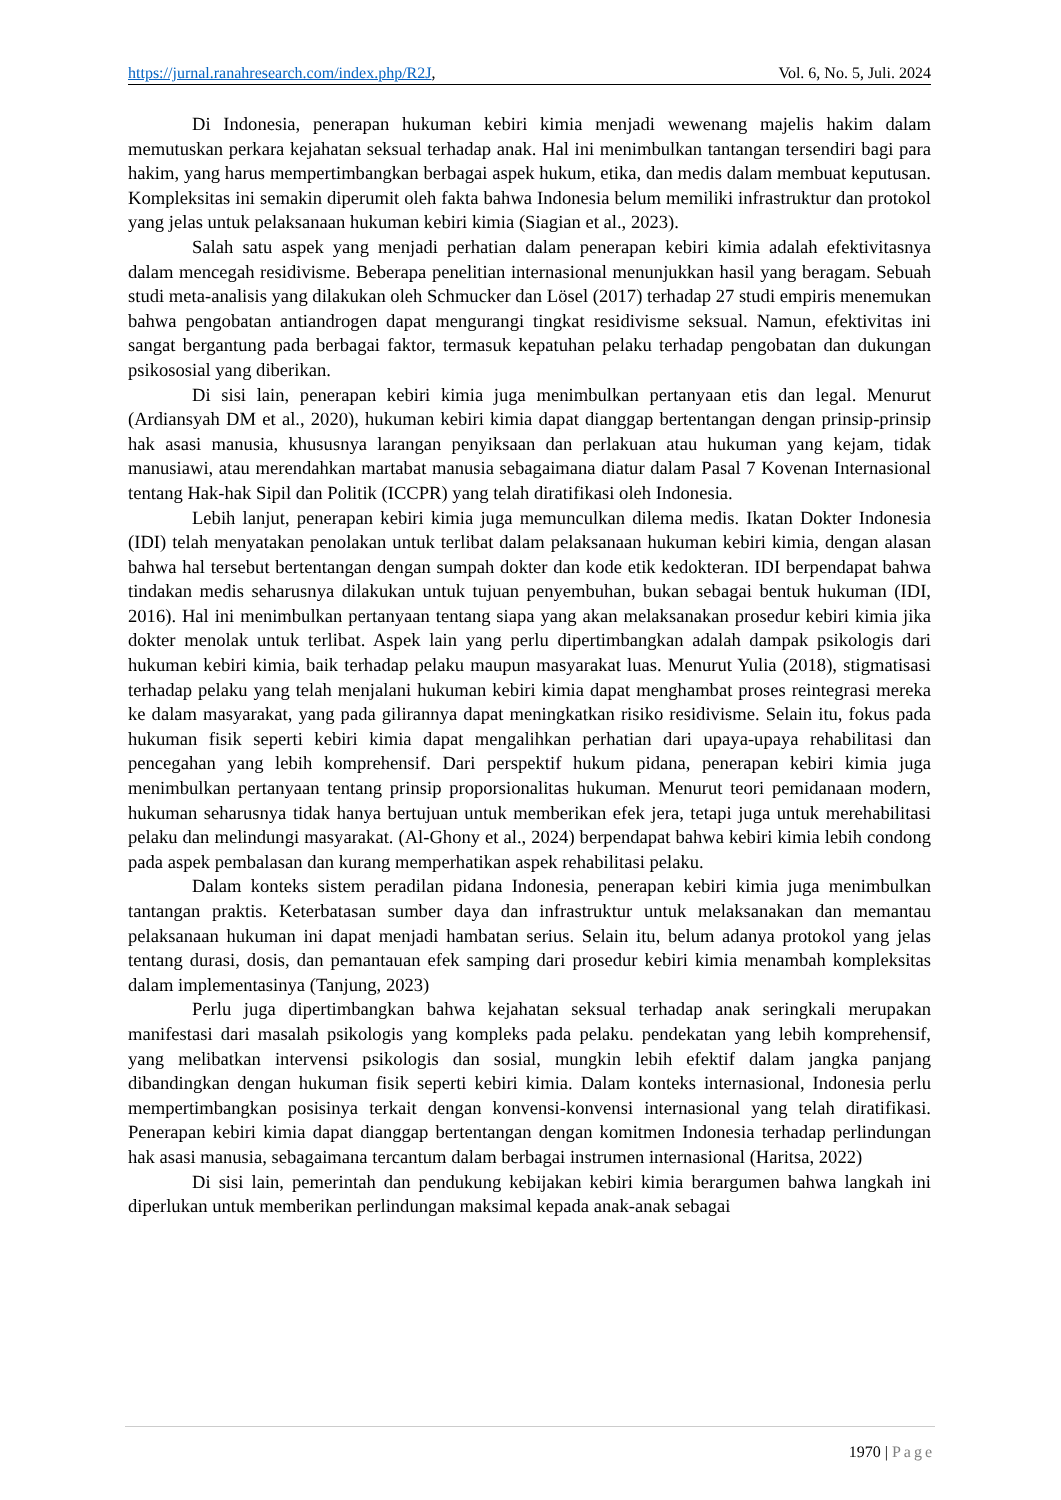https://jurnal.ranahresearch.com/index.php/R2J,
Vol. 6, No. 5, Juli. 2024
Di Indonesia, penerapan hukuman kebiri kimia menjadi wewenang majelis hakim dalam memutuskan perkara kejahatan seksual terhadap anak. Hal ini menimbulkan tantangan tersendiri bagi para hakim, yang harus mempertimbangkan berbagai aspek hukum, etika, dan medis dalam membuat keputusan. Kompleksitas ini semakin diperumit oleh fakta bahwa Indonesia belum memiliki infrastruktur dan protokol yang jelas untuk pelaksanaan hukuman kebiri kimia (Siagian et al., 2023).
Salah satu aspek yang menjadi perhatian dalam penerapan kebiri kimia adalah efektivitasnya dalam mencegah residivisme. Beberapa penelitian internasional menunjukkan hasil yang beragam. Sebuah studi meta-analisis yang dilakukan oleh Schmucker dan Lösel (2017) terhadap 27 studi empiris menemukan bahwa pengobatan antiandrogen dapat mengurangi tingkat residivisme seksual. Namun, efektivitas ini sangat bergantung pada berbagai faktor, termasuk kepatuhan pelaku terhadap pengobatan dan dukungan psikososial yang diberikan.
Di sisi lain, penerapan kebiri kimia juga menimbulkan pertanyaan etis dan legal. Menurut (Ardiansyah DM et al., 2020), hukuman kebiri kimia dapat dianggap bertentangan dengan prinsip-prinsip hak asasi manusia, khususnya larangan penyiksaan dan perlakuan atau hukuman yang kejam, tidak manusiawi, atau merendahkan martabat manusia sebagaimana diatur dalam Pasal 7 Kovenan Internasional tentang Hak-hak Sipil dan Politik (ICCPR) yang telah diratifikasi oleh Indonesia.
Lebih lanjut, penerapan kebiri kimia juga memunculkan dilema medis. Ikatan Dokter Indonesia (IDI) telah menyatakan penolakan untuk terlibat dalam pelaksanaan hukuman kebiri kimia, dengan alasan bahwa hal tersebut bertentangan dengan sumpah dokter dan kode etik kedokteran. IDI berpendapat bahwa tindakan medis seharusnya dilakukan untuk tujuan penyembuhan, bukan sebagai bentuk hukuman (IDI, 2016). Hal ini menimbulkan pertanyaan tentang siapa yang akan melaksanakan prosedur kebiri kimia jika dokter menolak untuk terlibat. Aspek lain yang perlu dipertimbangkan adalah dampak psikologis dari hukuman kebiri kimia, baik terhadap pelaku maupun masyarakat luas. Menurut Yulia (2018), stigmatisasi terhadap pelaku yang telah menjalani hukuman kebiri kimia dapat menghambat proses reintegrasi mereka ke dalam masyarakat, yang pada gilirannya dapat meningkatkan risiko residivisme. Selain itu, fokus pada hukuman fisik seperti kebiri kimia dapat mengalihkan perhatian dari upaya-upaya rehabilitasi dan pencegahan yang lebih komprehensif. Dari perspektif hukum pidana, penerapan kebiri kimia juga menimbulkan pertanyaan tentang prinsip proporsionalitas hukuman. Menurut teori pemidanaan modern, hukuman seharusnya tidak hanya bertujuan untuk memberikan efek jera, tetapi juga untuk merehabilitasi pelaku dan melindungi masyarakat. (Al-Ghony et al., 2024) berpendapat bahwa kebiri kimia lebih condong pada aspek pembalasan dan kurang memperhatikan aspek rehabilitasi pelaku.
Dalam konteks sistem peradilan pidana Indonesia, penerapan kebiri kimia juga menimbulkan tantangan praktis. Keterbatasan sumber daya dan infrastruktur untuk melaksanakan dan memantau pelaksanaan hukuman ini dapat menjadi hambatan serius. Selain itu, belum adanya protokol yang jelas tentang durasi, dosis, dan pemantauan efek samping dari prosedur kebiri kimia menambah kompleksitas dalam implementasinya (Tanjung, 2023)
Perlu juga dipertimbangkan bahwa kejahatan seksual terhadap anak seringkali merupakan manifestasi dari masalah psikologis yang kompleks pada pelaku. pendekatan yang lebih komprehensif, yang melibatkan intervensi psikologis dan sosial, mungkin lebih efektif dalam jangka panjang dibandingkan dengan hukuman fisik seperti kebiri kimia. Dalam konteks internasional, Indonesia perlu mempertimbangkan posisinya terkait dengan konvensi-konvensi internasional yang telah diratifikasi. Penerapan kebiri kimia dapat dianggap bertentangan dengan komitmen Indonesia terhadap perlindungan hak asasi manusia, sebagaimana tercantum dalam berbagai instrumen internasional (Haritsa, 2022)
Di sisi lain, pemerintah dan pendukung kebijakan kebiri kimia berargumen bahwa langkah ini diperlukan untuk memberikan perlindungan maksimal kepada anak-anak sebagai
1970 | Page